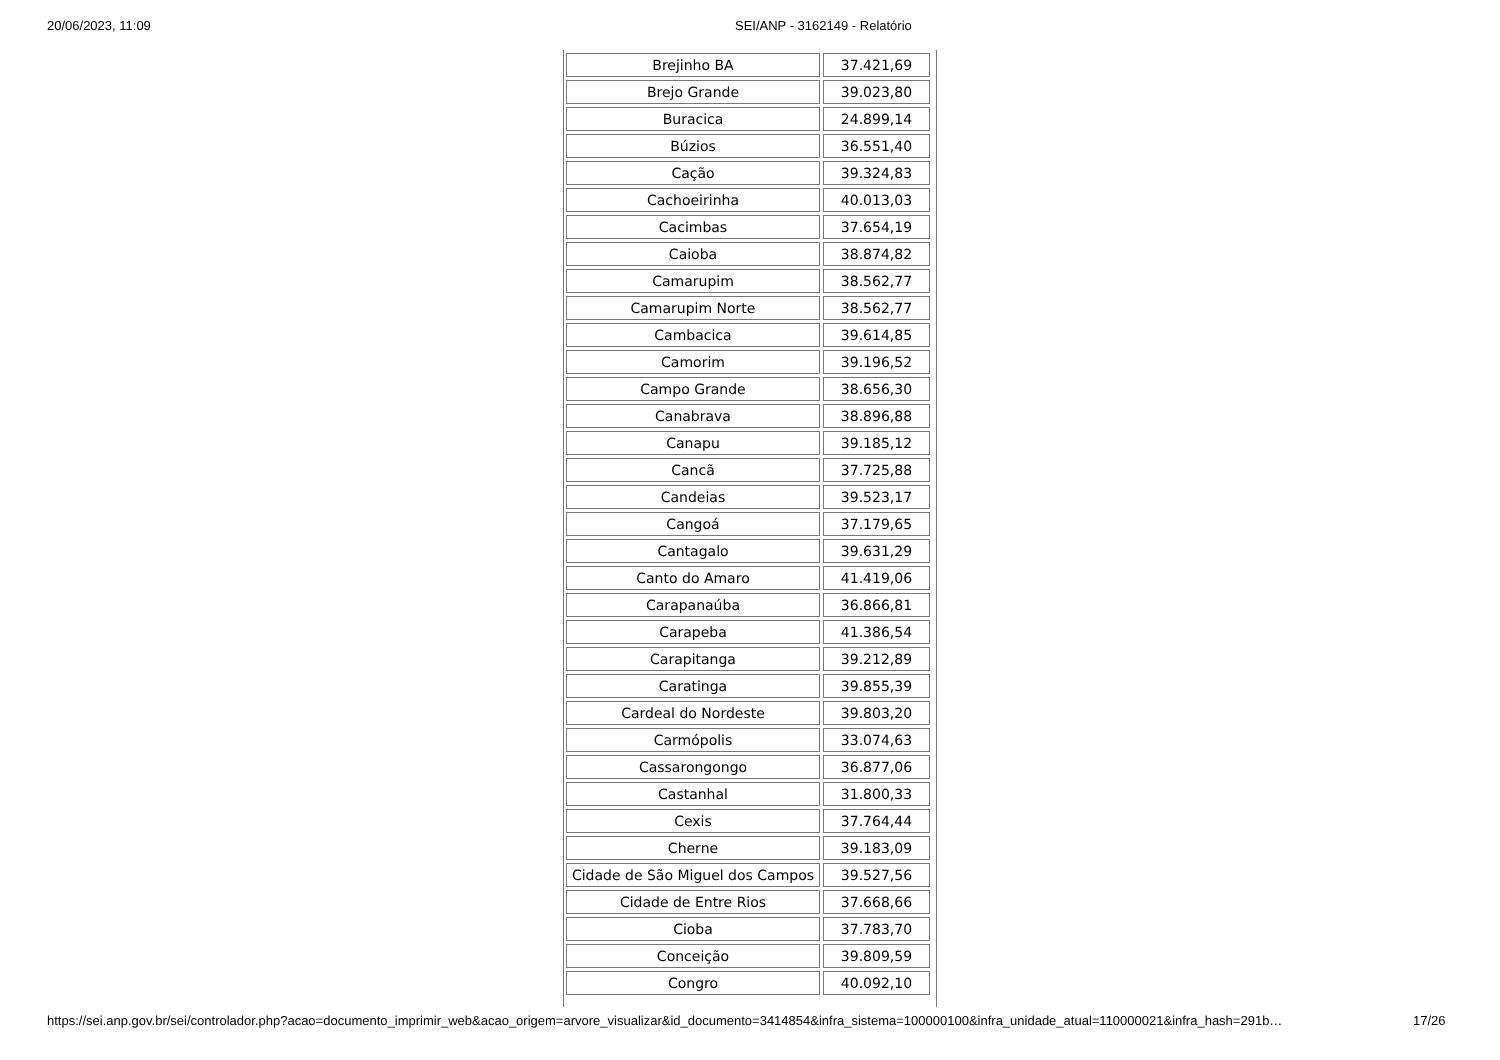20/06/2023, 11:09 SEI/ANP - 3162149 - Relatório
| Brejinho BA | 37.421,69 |
| Brejo Grande | 39.023,80 |
| Buracica | 24.899,14 |
| Búzios | 36.551,40 |
| Cação | 39.324,83 |
| Cachoeirinha | 40.013,03 |
| Cacimbas | 37.654,19 |
| Caioba | 38.874,82 |
| Camarupim | 38.562,77 |
| Camarupim Norte | 38.562,77 |
| Cambacica | 39.614,85 |
| Camorim | 39.196,52 |
| Campo Grande | 38.656,30 |
| Canabrava | 38.896,88 |
| Canapu | 39.185,12 |
| Cancã | 37.725,88 |
| Candeias | 39.523,17 |
| Cangoá | 37.179,65 |
| Cantagalo | 39.631,29 |
| Canto do Amaro | 41.419,06 |
| Carapanaúba | 36.866,81 |
| Carapeba | 41.386,54 |
| Carapitanga | 39.212,89 |
| Caratinga | 39.855,39 |
| Cardeal do Nordeste | 39.803,20 |
| Carmópolis | 33.074,63 |
| Cassarongongo | 36.877,06 |
| Castanhal | 31.800,33 |
| Cexis | 37.764,44 |
| Cherne | 39.183,09 |
| Cidade de São Miguel dos Campos | 39.527,56 |
| Cidade de Entre Rios | 37.668,66 |
| Cioba | 37.783,70 |
| Conceição | 39.809,59 |
| Congro | 40.092,10 |
https://sei.anp.gov.br/sei/controlador.php?acao=documento_imprimir_web&acao_origem=arvore_visualizar&id_documento=3414854&infra_sistema=100000100&infra_unidade_atual=110000021&infra_hash=291b… 17/26